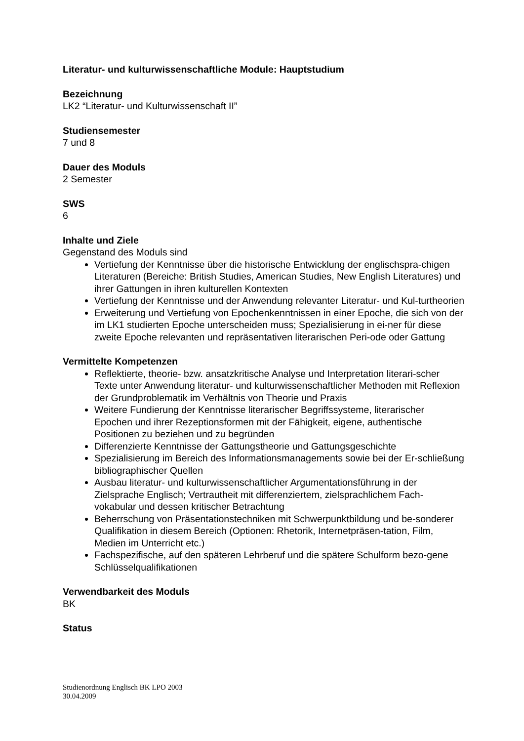Literatur- und kulturwissenschaftliche Module: Hauptstudium
Bezeichnung
LK2 “Literatur- und Kulturwissenschaft II”
Studiensemester
7 und 8
Dauer des Moduls
2 Semester
SWS
6
Inhalte und Ziele
Gegenstand des Moduls sind
Vertiefung der Kenntnisse über die historische Entwicklung der englischspra-chigen Literaturen (Bereiche: British Studies, American Studies, New English Literatures) und ihrer Gattungen in ihren kulturellen Kontexten
Vertiefung der Kenntnisse und der Anwendung relevanter Literatur- und Kul-turtheorien
Erweiterung und Vertiefung von Epochenkenntnissen in einer Epoche, die sich von der im LK1 studierten Epoche unterscheiden muss; Spezialisierung in ei-ner für diese zweite Epoche relevanten und repräsentativen literarischen Peri-ode oder Gattung
Vermittelte Kompetenzen
Reflektierte, theorie- bzw. ansatzkritische Analyse und Interpretation literari-scher Texte unter Anwendung literatur- und kulturwissenschaftlicher Methoden mit Reflexion der Grundproblematik im Verhältnis von Theorie und Praxis
Weitere Fundierung der Kenntnisse literarischer Begriffssysteme, literarischer Epochen und ihrer Rezeptionsformen mit der Fähigkeit, eigene, authentische Positionen zu beziehen und zu begründen
Differenzierte Kenntnisse der Gattungstheorie und Gattungsgeschichte
Spezialisierung im Bereich des Informationsmanagements sowie bei der Er-schließung bibliographischer Quellen
Ausbau literatur- und kulturwissenschaftlicher Argumentationsführung in der Zielsprache Englisch; Vertrautheit mit differenziertem, zielsprachlichem Fach-vokabular und dessen kritischer Betrachtung
Beherrschung von Präsentationstechniken mit Schwerpunktbildung und be-sonderer Qualifikation in diesem Bereich (Optionen: Rhetorik, Internetpräsen-tation, Film, Medien im Unterricht etc.)
Fachspezifische, auf den späteren Lehrberuf und die spätere Schulform bezo-gene Schlüsselqualifikationen
Verwendbarkeit des Moduls
BK
Status
Studienordnung Englisch BK LPO 2003
30.04.2009